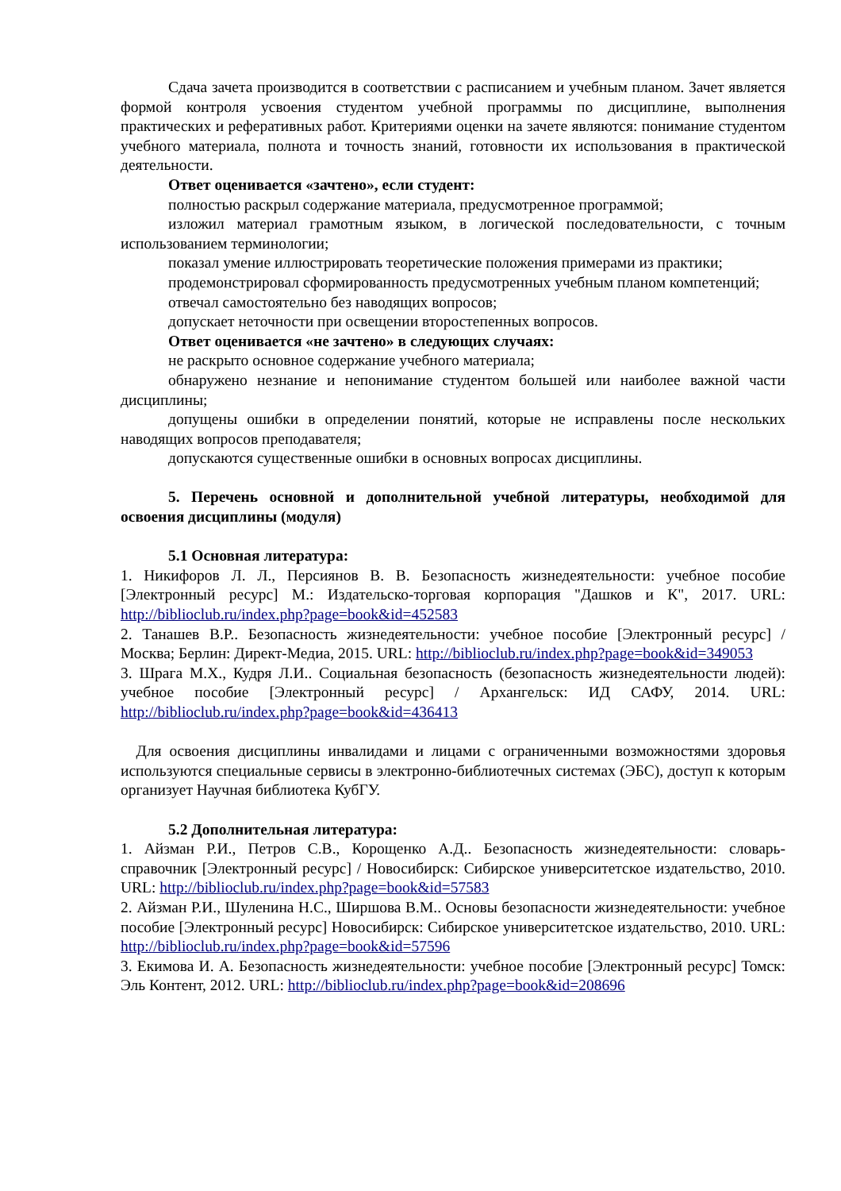Сдача зачета производится в соответствии с расписанием и учебным планом. Зачет является формой контроля усвоения студентом учебной программы по дисциплине, выполнения практических и реферативных работ. Критериями оценки на зачете являются: понимание студентом учебного материала, полнота и точность знаний, готовности их использования в практической деятельности.
Ответ оценивается «зачтено», если студент:
полностью раскрыл содержание материала, предусмотренное программой;
изложил материал грамотным языком, в логической последовательности, с точным использованием терминологии;
показал умение иллюстрировать теоретические положения примерами из практики;
продемонстрировал сформированность предусмотренных учебным планом компетенций;
отвечал самостоятельно без наводящих вопросов;
допускает неточности при освещении второстепенных вопросов.
Ответ оценивается «не зачтено» в следующих случаях:
не раскрыто основное содержание учебного материала;
обнаружено незнание и непонимание студентом большей или наиболее важной части дисциплины;
допущены ошибки в определении понятий, которые не исправлены после нескольких наводящих вопросов преподавателя;
допускаются существенные ошибки в основных вопросах дисциплины.
5. Перечень основной и дополнительной учебной литературы, необходимой для освоения дисциплины (модуля)
5.1 Основная литература:
1. Никифоров Л. Л., Персиянов В. В. Безопасность жизнедеятельности: учебное пособие [Электронный ресурс] М.: Издательско-торговая корпорация "Дашков и К", 2017. URL: http://biblioclub.ru/index.php?page=book&id=452583
2. Танашев В.Р.. Безопасность жизнедеятельности: учебное пособие [Электронный ресурс] / Москва; Берлин: Директ-Медиа, 2015. URL: http://biblioclub.ru/index.php?page=book&id=349053
3. Шрага М.Х., Кудря Л.И.. Социальная безопасность (безопасность жизнедеятельности людей): учебное пособие [Электронный ресурс] / Архангельск: ИД САФУ, 2014. URL: http://biblioclub.ru/index.php?page=book&id=436413
Для освоения дисциплины инвалидами и лицами с ограниченными возможностями здоровья используются специальные сервисы в электронно-библиотечных системах (ЭБС), доступ к которым организует Научная библиотека КубГУ.
5.2 Дополнительная литература:
1. Айзман Р.И., Петров С.В., Корощенко А.Д.. Безопасность жизнедеятельности: словарь-справочник [Электронный ресурс] / Новосибирск: Сибирское университетское издательство, 2010. URL: http://biblioclub.ru/index.php?page=book&id=57583
2. Айзман Р.И., Шуленина Н.С., Ширшова В.М.. Основы безопасности жизнедеятельности: учебное пособие [Электронный ресурс] Новосибирск: Сибирское университетское издательство, 2010. URL: http://biblioclub.ru/index.php?page=book&id=57596
3. Екимова И. А. Безопасность жизнедеятельности: учебное пособие [Электронный ресурс] Томск: Эль Контент, 2012. URL: http://biblioclub.ru/index.php?page=book&id=208696